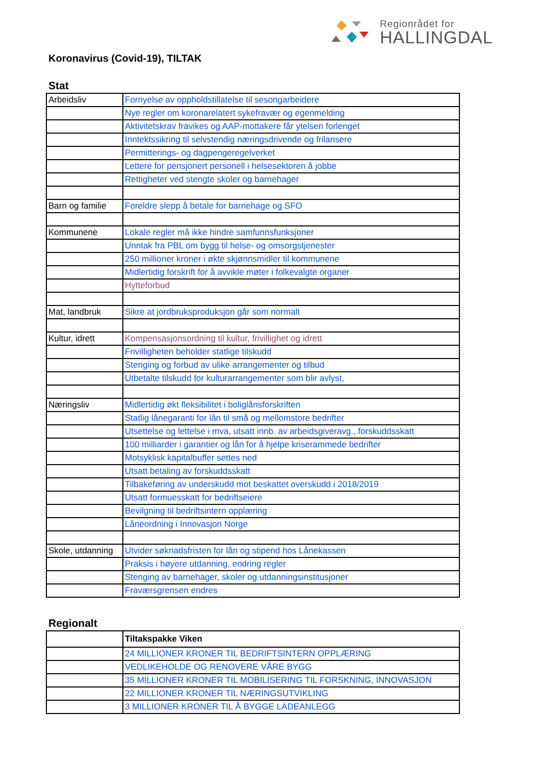Regionrådet for
HALLINGDAL
Koronavirus (Covid-19), TILTAK
Stat
| Arbeidsliv | Fornyelse av oppholdstillatelse til sesongarbeidere |
| | Nye regler om koronarelatert sykefravær og egenmelding |
| | Aktivitetskrav fravikes og AAP-mottakere får ytelsen forlenget |
| | Inntektssikring til selvstendig næringsdrivende og frilansere |
| | Permitterings- og dagpengeregelverket |
| | Lettere for pensjonert personell i helsesektoren å jobbe |
| | Rettigheter ved stengte skoler og barnehager |
| Barn og familie | Foreldre slepp å betale for barnehage og SFO |
| Kommunene | Lokale regler må ikke hindre samfunnsfunksjoner |
| | Unntak fra PBL om bygg til helse- og omsorgstjenester |
| | 250 millioner kroner i økte skjønnsmidler til kommunene |
| | Midlertidig forskrift for å avvikle møter i folkevalgte organer |
| | Hytteforbud |
| Mat, landbruk | Sikre at jordbruksproduksjon går som normalt |
| Kultur, idrett | Kompensasjonsordning til kultur, frivillighet og idrett |
| | Frivilligheten beholder statlige tilskudd |
| | Stenging og forbud av ulike arrangementer og tilbud |
| | Utbetalte tilskudd for kulturarrangementer som blir avlyst, |
| Næringsliv | Midlertidig økt fleksibilitet i boliglånsforskriften |
| | Statlig lånegaranti for lån til små og mellomstore bedrifter |
| | Utsettelse og lettelse i mva, utsatt innb. av arbeidsgiveravg., forskuddsskatt |
| | 100 milliarder i garantier og lån for å hjelpe kriserammede bedrifter |
| | Motsyklisk kapitalbuffer settes ned |
| | Utsatt betaling av forskuddsskatt |
| | Tilbakeføring av underskudd mot beskattet overskudd i 2018/2019 |
| | Utsatt formuesskatt for bedriftseiere |
| | Bevilgning til bedriftsintern opplæring |
| | Låneordning i Innovasjon Norge |
| Skole, utdanning | Utvider søknadsfristen for lån og stipend hos Lånekassen |
| | Praksis i høyere utdanning, endring regler |
| | Stenging av barnehager, skoler og utdanningsinstitusjoner |
| | Fraværsgrensen endres |
Regionalt
| | Tiltakspakke Viken |
| | 24 MILLIONER KRONER TIL BEDRIFTSINTERN OPPLÆRING |
| | VEDLIKEHOLDE OG RENOVERE VÅRE BYGG |
| | 35 MILLIONER KRONER TIL MOBILISERING TIL FORSKNING, INNOVASJON |
| | 22 MILLIONER KRONER TIL NÆRINGSUTVIKLING |
| | 3 MILLIONER KRONER TIL Å BYGGE LADEANLEGG |